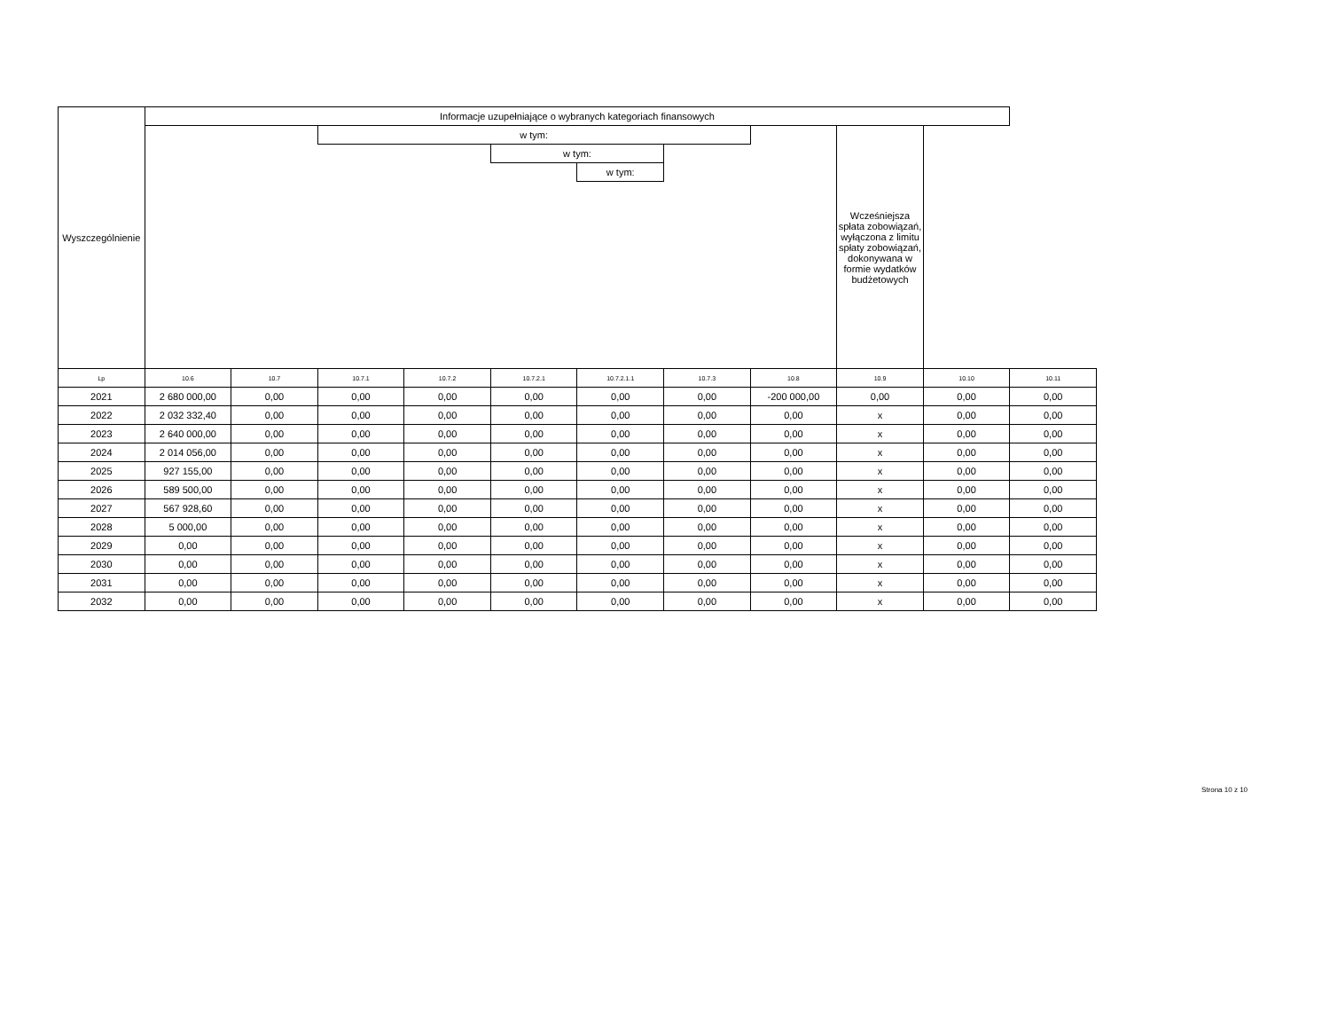| Wyszczególnienie | Informacje uzupełniające o wybranych kategoriach finansowych | | | | | | | | | | |
| --- | --- | --- | --- | --- | --- | --- | --- | --- | --- | --- | --- |
| | | | w tym: | | | | | | Wcześniejsza spłata zobowiązań, wyłączona z limitu spłaty zobowiązań, dokonywana w formie wydatków budżetowych | | |
| | | | | | w tym: | | | | | | |
| | | | | | | w tym: | | | | | |
| Lp | 10.6 | 10.7 | 10.7.1 | 10.7.2 | 10.7.2.1 | 10.7.2.1.1 | 10.7.3 | 10.8 | 10.9 | 10.10 | 10.11 |
| 2021 | 2 680 000,00 | 0,00 | 0,00 | 0,00 | 0,00 | 0,00 | 0,00 | -200 000,00 | 0,00 | 0,00 | 0,00 |
| 2022 | 2 032 332,40 | 0,00 | 0,00 | 0,00 | 0,00 | 0,00 | 0,00 | 0,00 | x | 0,00 | 0,00 |
| 2023 | 2 640 000,00 | 0,00 | 0,00 | 0,00 | 0,00 | 0,00 | 0,00 | 0,00 | x | 0,00 | 0,00 |
| 2024 | 2 014 056,00 | 0,00 | 0,00 | 0,00 | 0,00 | 0,00 | 0,00 | 0,00 | x | 0,00 | 0,00 |
| 2025 | 927 155,00 | 0,00 | 0,00 | 0,00 | 0,00 | 0,00 | 0,00 | 0,00 | x | 0,00 | 0,00 |
| 2026 | 589 500,00 | 0,00 | 0,00 | 0,00 | 0,00 | 0,00 | 0,00 | 0,00 | x | 0,00 | 0,00 |
| 2027 | 567 928,60 | 0,00 | 0,00 | 0,00 | 0,00 | 0,00 | 0,00 | 0,00 | x | 0,00 | 0,00 |
| 2028 | 5 000,00 | 0,00 | 0,00 | 0,00 | 0,00 | 0,00 | 0,00 | 0,00 | x | 0,00 | 0,00 |
| 2029 | 0,00 | 0,00 | 0,00 | 0,00 | 0,00 | 0,00 | 0,00 | 0,00 | x | 0,00 | 0,00 |
| 2030 | 0,00 | 0,00 | 0,00 | 0,00 | 0,00 | 0,00 | 0,00 | 0,00 | x | 0,00 | 0,00 |
| 2031 | 0,00 | 0,00 | 0,00 | 0,00 | 0,00 | 0,00 | 0,00 | 0,00 | x | 0,00 | 0,00 |
| 2032 | 0,00 | 0,00 | 0,00 | 0,00 | 0,00 | 0,00 | 0,00 | 0,00 | x | 0,00 | 0,00 |
Strona 10 z 10